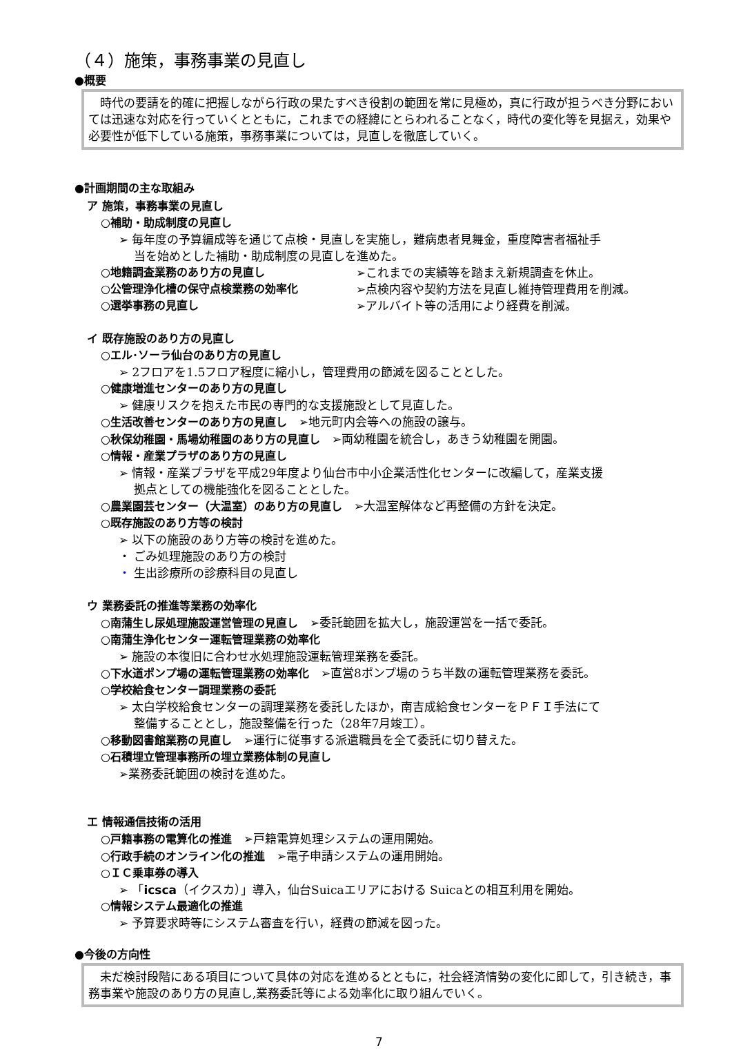（４）施策，事務事業の見直し
●概要
　時代の要請を的確に把握しながら行政の果たすべき役割の範囲を常に見極め，真に行政が担うべき分野においては迅速な対応を行っていくとともに，これまでの経緯にとらわれることなく，時代の変化等を見据え，効果や必要性が低下している施策，事務事業については，見直しを徹底していく。
●計画期間の主な取組み
ア 施策，事務事業の見直し
○補助・助成制度の見直し
➢ 毎年度の予算編成等を通じて点検・見直しを実施し，難病患者見舞金，重度障害者福祉手
当を始めとした補助・助成制度の見直しを進めた。
○地籍調査業務のあり方の見直し ➢これまでの実績等を踏まえ新規調査を休止。
○公管理浄化槽の保守点検業務の効率化 ➢点検内容や契約方法を見直し維持管理費用を削減。
○選挙事務の見直し ➢アルバイト等の活用により経費を削減。
イ 既存施設のあり方の見直し
○エル･ソーラ仙台のあり方の見直し
➢ 2フロアを1.5フロア程度に縮小し，管理費用の節減を図ることとした。
○健康増進センターのあり方の見直し
➢ 健康リスクを抱えた市民の専門的な支援施設として見直した。
○生活改善センターのあり方の見直し　➢地元町内会等への施設の譲与。
○秋保幼稚園・馬場幼稚園のあり方の見直し　➢両幼稚園を統合し，あきう幼稚園を開園。
○情報・産業プラザのあり方の見直し
➢ 情報・産業プラザを平成29年度より仙台市中小企業活性化センターに改編して，産業支援
拠点としての機能強化を図ることとした。
○農業園芸センター（大温室）のあり方の見直し　➢大温室解体など再整備の方針を決定。
○既存施設のあり方等の検討
➢ 以下の施設のあり方等の検討を進めた。
・ ごみ処理施設のあり方の検討
・ 生出診療所の診療科目の見直し
ウ 業務委託の推進等業務の効率化
○南蒲生し尿処理施設運営管理の見直し　➢委託範囲を拡大し，施設運営を一括で委託。
○南蒲生浄化センター運転管理業務の効率化
➢ 施設の本復旧に合わせ水処理施設運転管理業務を委託。
○下水道ポンプ場の運転管理業務の効率化　➢直営8ポンプ場のうち半数の運転管理業務を委託。
○学校給食センター調理業務の委託
➢ 太白学校給食センターの調理業務を委託したほか，南吉成給食センターをＰＦＩ手法にて
整備することとし，施設整備を行った（28年7月竣工）。
○移動図書館業務の見直し　➢運行に従事する派遣職員を全て委託に切り替えた。
○石積埋立管理事務所の埋立業務体制の見直し
➢業務委託範囲の検討を進めた。
エ 情報通信技術の活用
○戸籍事務の電算化の推進　➢戸籍電算処理システムの運用開始。
○行政手続のオンライン化の推進　➢電子申請システムの運用開始。
○ＩＣ乗車券の導入
➢ 「icsca（イクスカ）」導入，仙台Suicaエリアにおける Suicaとの相互利用を開始。
○情報システム最適化の推進
➢ 予算要求時等にシステム審査を行い，経費の節減を図った。
●今後の方向性
　未だ検討段階にある項目について具体の対応を進めるとともに，社会経済情勢の変化に即して，引き続き，事務事業や施設のあり方の見直し,業務委託等による効率化に取り組んでいく。
7